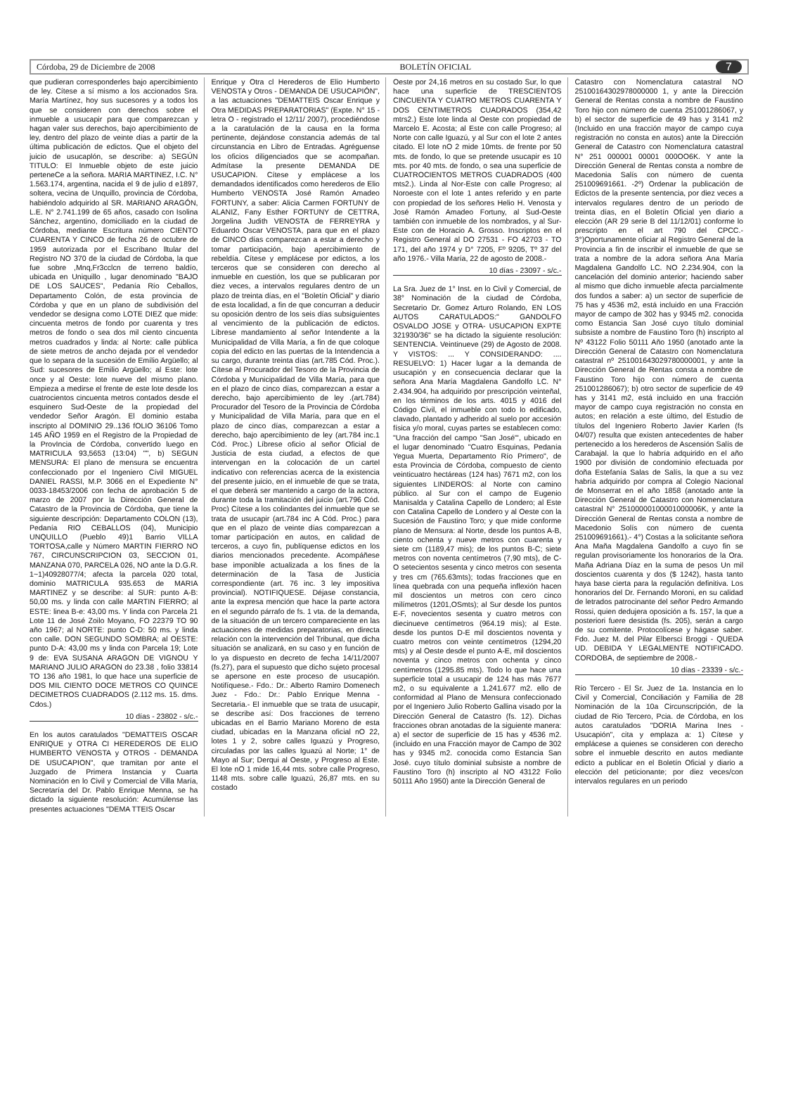Córdoba, 29 de Diciembre de 2008 BOLETÍN OFICIAL 7
que pudieran corresponderles bajo apercibimiento de ley. Cítese a sí mismo a los accionados Sra. María Martínez, hoy sus sucesores y a todos los que se consideren con derechos sobre el inmueble a usucapir para que comparezcan y hagan valer sus derechos, bajo apercibimiento de ley, dentro del plazo de veinte días a partir de la última publicación de edictos. Que el objeto del juicio de usucaplón, se describe: a) SEGÚN TITULO: El Inmueble objeto de este juicio perteneCe a la señora. MARIA MARTINEZ, I.C. N° 1.563.174, argentina, nacida el 9 de julio d e1897, soltera, vecina de Unquillo, provincia de Córdoba, habiéndolo adquirido al SR. MARIANO ARAGÓN, L.E. N° 2.741.199 de 65 años, casado con Isolina Sánchez, argentino, domiciliado en la ciudad de Córdoba, mediante Escritura número CIENTO CUARENTA Y CINCO de fecha 26 de octubre de 1959 autorizada por el Escribano lltular del Registro NO 370 de la ciudad de Córdoba, la que fue sobre ,Mnq,Fr3cclcn de terreno baldío, ubicada en Uniquillo , lugar denominado "BAJO DE LOS SAUCES", Pedanía Río Ceballos, Departamento Colón, de esta provincia de Córdoba y que en un plano de subdivisión del vendedor se designa como LOTE DIEZ que mide: cincuenta metros de fondo por cuarenta y tres metros de fondo o sea dos mil ciento cincuenta metros cuadrados y linda: al Norte: calle pública de siete metros de ancho dejada por el vendedor que lo separa de la sucesión de Emílio Argüello; al Sud: sucesores de Emilio Argüello; al Este: lote once y al Oeste: lote nueve del mismo plano. Empieza a medirse el frente de este lote desde los cuatrocientos cincuenta metros contados desde el esquinero Sud-Oeste de la propiedad del vendedor Señor Aragón. El dominio estaba inscripto al DOMINIO 29..136 fOLIO 36106 Tomo 145 AÑO 1959 en el Registro de la Propiedad de la ProvIncia de Córdoba, convertido luego en MATRICULA 93,5653 (13:04) "", b) SEGUN MENSURA: El plano de mensura se encuentra confeccionado por el Ingeniero Cívil MIGUEL DANIEL RASSI, M.P. 3066 en el Expediente N° 0033-18453/2006 con fecha de aprobación 5 de marzo de 2007 por la Dirección General de Catastro de la Provincia de Córdoba, que tiene la siguiente descripción: Departamento COLON (13), Pedanía RIO CEBALLOS (04), Municipio UNQUILLO (Pueblo 49)1 Barrio VILLA TORTOSA,calle y Número MARTIN FIERRO NO 767, CIRCUNSCRIPCION 03, SECCION 01, MANZANA 070, PARCELA 026, NO ante la D.G.R. 1~1)40928077/4; afecta la parcela 020 total, dominio MATRICULA 935.653 de MARIA MARTINEZ y se describe: al SUR: punto A-B: 50,00 ms. y linda con calle MARTIN FIERRO; al ESTE: linea B-e: 43,00 ms. Y linda con Parcela 21 Lote 11 de José Zoilo Moyano, FO 22379 TO 90 año 1967; al NORTE: punto C-D: 50 ms. y linda con calle. DON SEGUNDO SOMBRA; al OESTE: punto D-A: 43,00 ms y linda con Parcela 19; Lote 9 de: EVA SUSANA ARAGON DE VIGNOU Y MARIANO JULIO ARAGON do 23.38 , folio 33814 TO 136 año 1981, lo que hace una superficie de DOS MIL CIENTO DOCE METROS CO QUINCE DECIMETROS CUADRADOS (2.112 ms. 15. dms. Cdos.)
10 días - 23802 - s/c.-
En los autos caratulados "DEMATTEIS OSCAR ENRIQUE y OTRA CI HEREDEROS DE ELIO HUMBERTO VENOSTA y OTROS - DEMANDA DE USUCAPION", que tramitan por ante el Juzgado de Primera Instancia y Cuarta Nominación en lo Civil y Comercial de Villa María, Secretaría del Dr. Pablo Enrique Menna, se ha dictado la siguiente resolución: Acumúlense las presentes actuaciones "DEMA TTEIS Oscar
Enrique y Otra cl Herederos de Elio Humberto VENOSTA y Otros - DEMANDA DE USUCAPIÓN", a las actuaciones "DEMATTEIS Oscar Enrique y Otra MEDIDAS PREPARATORIAS" (Expte. N° 15 - letra O - registrado el 12/11/ 2007), procediéndose a la caratulación de la causa en la forma pertinente, dejándose constancia además de tal circunstancia en Libro de Entradas. Agréguense los oficios diligenciados que se acompañan. Admítase la presente DEMANDA DE USUCAPION. Cítese y emplácese a los demandados identificados como herederos de Elio Humberto VENOSTA José Ramón Amadeo FORTUNY, a saber: Alicia Carmen FORTUNY de ALANIZ, Fany Esther FORTUNY de CETTRA, Jorgelina Judith VENOSTA de FERREYRA y Eduardo Oscar VENOSTA, para que en el plazo de CINCO días comparezcan a estar a derecho y tomar participación, bajo apercibimiento de rebeldía. Cítese y emplácese por edictos, a los terceros que se consideren con derecho al inmueble en cuestión, los que se publicaran por diez veces, a intervalos regulares dentro de un plazo de treinta días, en el "Boletín Oficial" y diario de esta localidad, a fin de que concurran a deducir su oposición dentro de los seis días subsiguientes al vencimiento de la publicación de edictos. Líbrese mandamiento al señor Intendente a la Municipalidad de Villa María, a fin de que coloque copia del edicto en las puertas de la Intendencia a su cargo, durante treinta días (art.785 Cód. Proc.). Cítese al Procurador del Tesoro de la Provincia de Córdoba y Municipalidad de Villa María, para que en el plazo de cinco días, comparezcan a estar a derecho, bajo apercibimiento de ley .(art.784) Procurador del Tesoro de la Provincia de Córdoba y Municipalidad de Villa María, para que en el plazo de cinco días, comparezcan a estar a derecho, bajo apercibimiento de ley (art.784 inc.1 Cód. Proc.) Líbrese oficio al señor Oficial de Justicia de esta ciudad, a efectos de que intervengan en la colocación de un cartel indicativo con referencias acerca de la existencia del presente juicio, en el inmueble de que se trata, el que deberá ser mantenido a cargo de la actora, durante toda la tramitación del juicio (art.796 Cód. Proc) Cítese a los colindantes del inmueble que se trata de usucapir (art.784 inc A Cód. Proc.) para que en el plazo de veinte días comparezcan a tomar participación en autos, en calidad de terceros, a cuyo fin, publíquense edictos en los diarios mencionados precedente. Acompáñese base imponible actualizada a los fines de la determinación de la Tasa de Justicia correspondiente (art. 76 inc. 3 ley impositiva provincial). NOTIFIQUESE. Déjase constancia, ante la expresa mención que hace la parte actora en el segundo párrafo de fs. 1 vta. de la demanda, de la situación de un tercero compareciente en las actuaciones de medidas preparatorias, en directa relación con la intervención del Tribunal, que dicha situación se analizará, en su caso y en función de lo ya dispuesto en decreto de fecha 14/11/2007 (fs.27), para el supuesto que dicho sujeto procesal se apersone en este proceso de usucapión. Notifíquese.- Fdo.: Dr.: Alberto Ramiro Domenech Juez - Fdo.: Dr.: Pablo Enrique Menna - Secretaria.- El inmueble que se trata de usucapir, se describe así: Dos fracciones de terreno ubicadas en el Barrio Mariano Moreno de esta ciudad, ubicadas en la Manzana oficial nO 22, lotes 1 y 2, sobre calles Iguazú y Progreso, circuladas por las calles Iguazú al Norte; 1° de Mayo al Sur; Derqui al Oeste, y Progreso al Este. El lote nO 1 mide 16,44 mts. sobre calle Progreso, 1148 mts. sobre calle Iguazú, 26,87 mts. en su costado
Oeste por 24,16 metros en su costado Sur, lo que hace una superficie de TRESCIENTOS CINCUENTA Y CUATRO METROS CUARENTA Y DOS CENTIMETROS CUADRADOS (354,42 mtrs2.) Este lote linda al Oeste con propiedad de Marcelo E. Acosta; al Este con calle Progreso; al Norte con calle Iguazú, y al Sur con el lote 2 antes citado. El lote nO 2 mide 10mts. de frente por 50 mts. de fondo, lo que se pretende usucapir es 10 mts. por 40 mts. de fondo, o sea una superficie de CUATROCIENTOS METROS CUADRADOS (400 mts2.). Linda al Nor-Este con calle Progreso; al Noroeste con el lote 1 antes referido y en parte con propiedad de los señores Helio H. Venosta y José Ramón Amadeo Fortuny, al Sud-Oeste también con inmueble de los nombrados, y al Sur-Este con de Horacio A. Grosso. Inscriptos en el Registro General al DO 27531 - FO 42703 - TO 171, del año 1974 y D° 7205, Fº 9205, Tº 37 del año 1976.- Villa María, 22 de agosto de 2008.-
10 días - 23097 - s/c.-
La Sra. Juez de 1° Inst. en lo Civil y Comercial, de 38° Nominación de la ciudad de Córdoba, Secretario Dr. Gomez Arturo Rolando, EN LOS AUTOS CARATULADOS:" GANDOLFO OSVALDO JOSE y OTRA- USUCAPION EXPTE 321930/36" se ha dictado la siguiente resolución: SENTENCIA. Veintinueve (29) de Agosto de 2008. Y VISTOS: ... Y CONSIDERANDO: .... RESUELVO: 1) Hacer lugar a la demanda de usucapión y en consecuencia declarar que la señora Ana María Magdalena Gandolfo LC. N° 2.434.904, ha adquirido por prescripción veinteñal, en los términos de los arts. 4015 y 4016 del Código Civil, el inmueble con todo lo edificado, clavado, plantado y adherido al suelo por accesión física y/o moral, cuyas partes se establecen como: "Una fracción del campo "San José"', ubicado en el lugar denominado "Cuatro Esquinas, Pedanía Yegua Muerta, Departamento Río Primero", de esta Provincia de Córdoba, compuesto de ciento veinticuatro hectáreas (124 has) 7671 m2, con los siguientes LINDEROS: al Norte con camino público. al Sur con el campo de Eugenio Manisalda y Catalina Capello de Londero; al Este con Catalina Capello de Londero y al Oeste con la Sucesión de Faustino Toro; y que mide conforme plano de Mensura: al Norte, desde los puntos A-B, ciento ochenta y nueve metros con cuarenta y siete cm (1189,47 mis); de los puntos B-C; siete metros con noventa centímetros (7,90 mts), de C-O setecientos sesenta y cinco metros con sesenta y tres cm (765.63mts); todas fracciones que en línea quebrada con una pequeña inflexión hacen mil doscientos un metros con cero cinco milímetros (1201,OSmts); al Sur desde los puntos E-F, novecientos sesenta y cuatro metros con diecinueve centímetros (964.19 mis); al Este. desde los puntos D-E mil doscientos noventa y cuatro metros con veinte centímetros (1294,20 mts) y al Oeste desde el punto A-E, mil doscientos noventa y cinco metros con ochenta y cinco centímetros (1295.85 mts). Todo lo que hace una superficie total a usucapir de 124 has más 7677 m2, o su equivalente a 1.241.677 m2. ello de conformidad al Plano de Mensura confeccionado por el Ingeniero Julio Roberto Gallina visado por la Dirección General de Catastro (fs. 12). Dichas fracciones obran anotadas de la siguiente manera: a) el sector de superficie de 15 has y 4536 m2. (incluido en una Fracción mayor de Campo de 302 has y 9345 m2. conocida como Estancia San José. cuyo título dominial subsiste a nombre de Faustino Toro (h) inscripto al NO 43122 Folio 50111 Año 1950) ante la Dirección General de
Catastro con Nomenclatura catastral NO 25100164302978000000 1, y ante la Dirección General de Rentas consta a nombre de Faustino Toro hijo con número de cuenta 251001286067, y b) el sector de superficie de 49 has y 3141 m2 (Incluido en una fracción mayor de campo cuya registración no consta en autos) ante la Dirección General de Catastro con Nomenclatura catastral N° 251 000001 00001 000OO6K. Y ante la Dirección General de Rentas consta a nombre de Macedonia Salís con número de cuenta 251009691661. -2º) Ordenar la publicación de Edictos de la presente sentencia, por diez veces a intervalos regulares dentro de un periodo de treinta días, en el Boletín Oficial yen diario a elección (AR 29 serie B del 11/12/01) conforme lo prescripto en el art 790 del CPCC.- 3°)Oportunamente oficiar al Registro General de la Provincia a fin de inscribir el inmueble de que se trata a nombre de la adora señora Ana María Magdalena Gandolfo LC. NO 2.234.904, con la cancelación del dominio anterior; haciendo saber al mismo que dicho inmueble afecta parcialmente dos fundos a saber: a) un sector de superficie de 75 has y 4536 m2, está incluido en una Fracción mayor de campo de 302 has y 9345 m2. conocida como Estancia San José cuyo título dominial subsiste a nombre de Faustino Toro (h) inscripto al Nº 43122 Folio 50111 Año 1950 (anotado ante la Dirección General de Catastro con Nomenclatura catastral nº 251001643029780000001, y ante la Dirección General de Rentas consta a nombre de Faustino Toro hijo con número de cuenta 251001286067); b) otro sector de superficie de 49 has y 3141 m2, está incluido en una fracción mayor de campo cuya registración no consta en autos; en relación a este último, del Estudio de títulos del Ingeniero Roberto Javier Karlen (fs 04/07) resulta que existen antecedentes de haber pertenecido a los herederos de Ascensión Salís de Carabajal. la que lo habría adquirido en el año 1900 por división de condominio efectuada por doña Estefanía Salas de Salís, la que a su vez habría adquirido por compra al Colegio Nacional de Monserrat en el año 1858 (anotado ante la Dirección General de Catastro con Nomenclatura catastral N° 25100000100001000006K, y ante la Dirección General de Rentas consta a nombre de Macedonio Solís con número de cuenta 251009691661).- 4°) Costas a la solicitante señora Ana Maña Magdalena Gandolfo a cuyo fin se regulan provisoriamente los honorarios de la Ora. Maña Adriana Díaz en la suma de pesos Un mil doscientos cuarenta y dos ($ 1242), hasta tanto haya base cierta para la regulación definitiva. Los honorarios del Dr. Fernando Moroni, en su calidad de letrados patrocinante del señor Pedro Armando Rossi, quien dedujera oposición a fs. 157, la que a posteriori fuere desistida (fs. 205), serán a cargo de su comitente. Protocolícese y hágase saber. Fdo. Juez M. del Pilar Elbersci Broggi - QUEDA UD. DEBIDA Y LEGALMENTE NOTIFICADO. CORDOBA, de septiembre de 2008.-
10 días - 23339 - s/c.-
Río Tercero - El Sr. Juez de 1a. Instancia en lo Civil y Comercial, Conciliación y Familia de 28 Nominación de la 10a Circunscripción, de la ciudad de Rio Tercero, Pcia. de Córdoba, en los autos caratulados "DORIA Marina Ines - Usucapión", cita y emplaza a: 1) Cítese y emplácese a quienes se consideren con derecho sobre el inmueble descrito en autos mediante edicto a publicar en el Boletín Oficial y diario a elección del peticionante; por diez veces/con intervalos regulares en un periodo